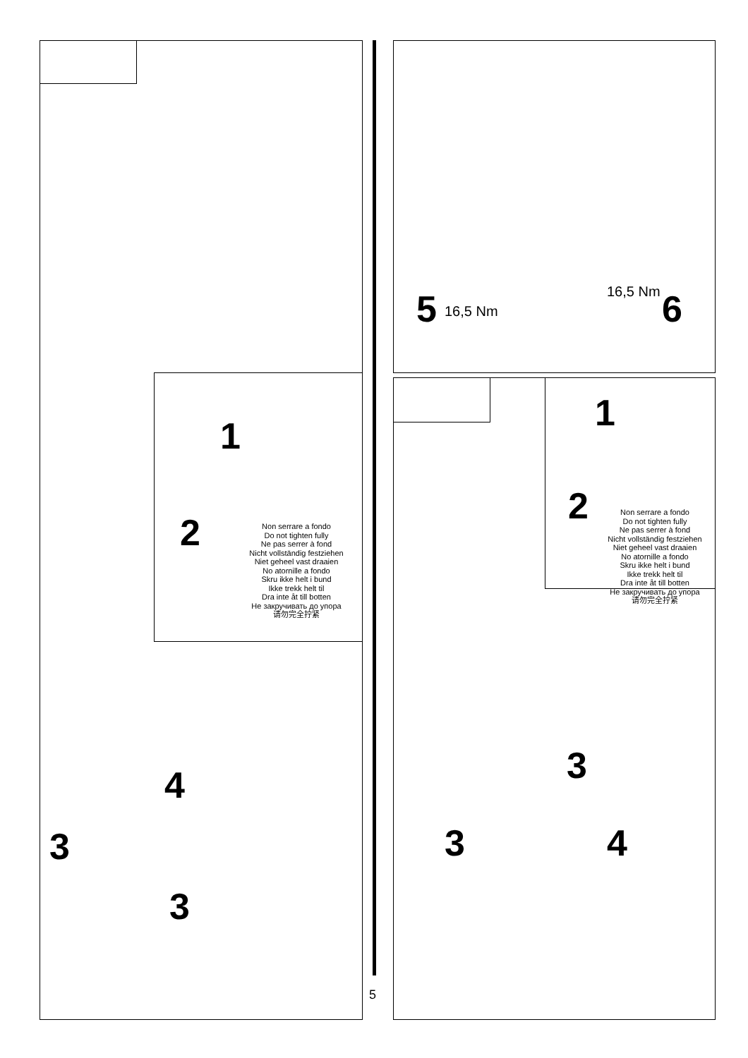1
2
Non serrare a fondo
Do not tighten fully
Ne pas serrer à fond
Nicht vollständig festziehen
Niet geheel vast draaien
No atornille a fondo
Skru ikke helt i bund
Ikke trekk helt til
Dra inte åt till botten
Не закручивать до упора
请勿完全拧紧
4
3
3
5 16,5 Nm
16,5 Nm 6
1
2
Non serrare a fondo
Do not tighten fully
Ne pas serrer à fond
Nicht vollständig festziehen
Niet geheel vast draaien
No atornille a fondo
Skru ikke helt i bund
Ikke trekk helt til
Dra inte åt till botten
Не закручивать до упора
请勿完全拧紧
3
3 4
5